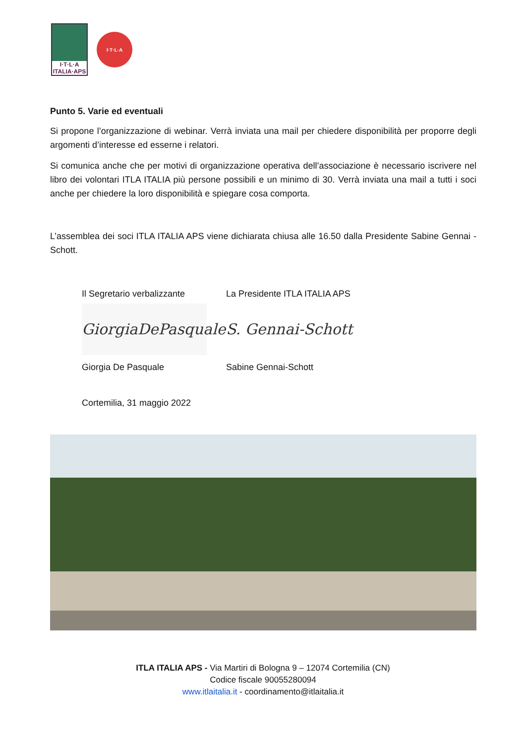I·T·L·A
ITALIA·APS
I·T·L·A
Punto 5. Varie ed eventuali
Si propone l’organizzazione di webinar. Verrà inviata una mail per chiedere disponibilità per proporre degli argomenti d’interesse ed esserne i relatori.
Si comunica anche che per motivi di organizzazione operativa dell’associazione è necessario iscrivere nel libro dei volontari ITLA ITALIA più persone possibili e un minimo di 30. Verrà inviata una mail a tutti i soci anche per chiedere la loro disponibilità e spiegare cosa comporta.
L’assemblea dei soci ITLA ITALIA APS viene dichiarata chiusa alle 16.50 dalla Presidente Sabine Gennai - Schott.
Il Segretario verbalizzante
GiorgiaDePasquale
Giorgia De Pasquale
Cortemilia, 31 maggio 2022
La Presidente ITLA ITALIA APS
S. Gennai-Schott
Sabine Gennai-Schott
ITLA ITALIA APS - Via Martiri di Bologna 9 – 12074 Cortemilia (CN)
Codice fiscale 90055280094
www.itlaitalia.it - coordinamento@itlaitalia.it